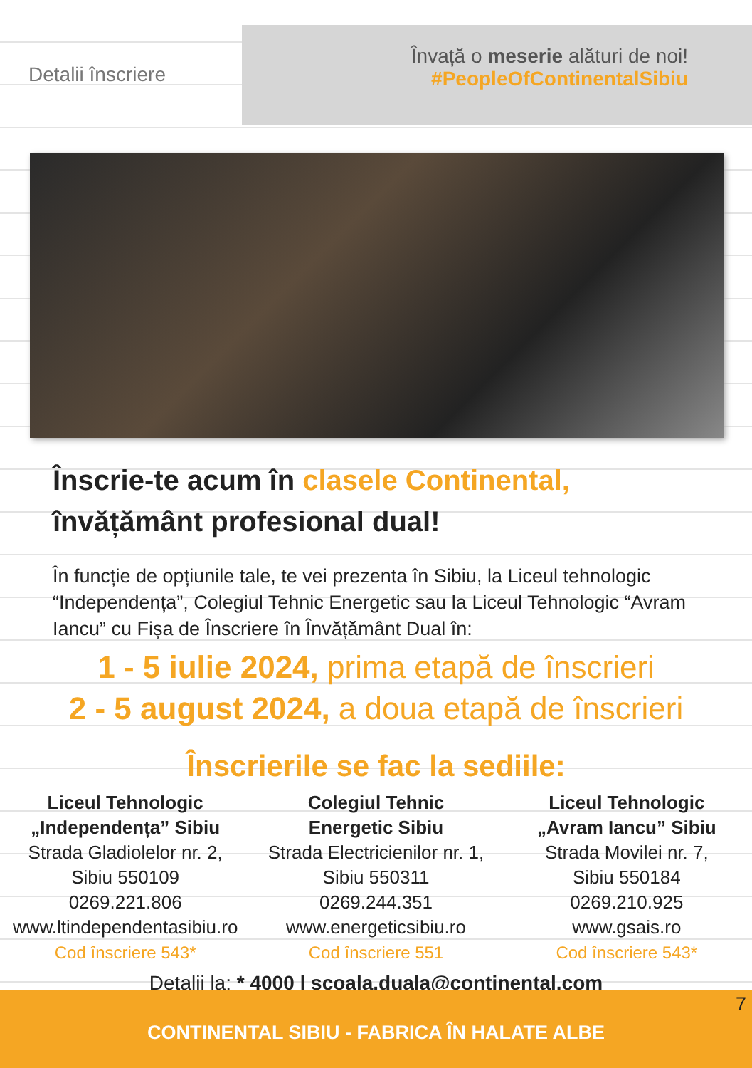Detalii înscriere
Învață o meserie alături de noi!
#PeopleOfContinentalSibiu
Înscrie-te acum în clasele Continental,
învățământ profesional dual!
În funcție de opțiunile tale, te vei prezenta în Sibiu, la Liceul tehnologic “Independența”, Colegiul Tehnic Energetic sau la Liceul Tehnologic “Avram Iancu” cu Fișa de Înscriere în Învățământ Dual în:
1 - 5 iulie 2024, prima etapă de înscrieri
2 - 5 august 2024, a doua etapă de înscrieri
Înscrierile se fac la sediile:
Liceul Tehnologic
„Independența” Sibiu
Strada Gladiolelor nr. 2,
Sibiu 550109
0269.221.806
www.ltindependentasibiu.ro
Cod înscriere 543*
Colegiul Tehnic
Energetic Sibiu
Strada Electricienilor nr. 1,
Sibiu 550311
0269.244.351
www.energeticsibiu.ro
Cod înscriere 551
Liceul Tehnologic
„Avram Iancu” Sibiu
Strada Movilei nr. 7,
Sibiu 550184
0269.210.925
www.gsais.ro
Cod înscriere 543*
Detalii la: * 4000 | scoala.duala@continental.com
7 CONTINENTAL SIBIU - FABRICA ÎN HALATE ALBE